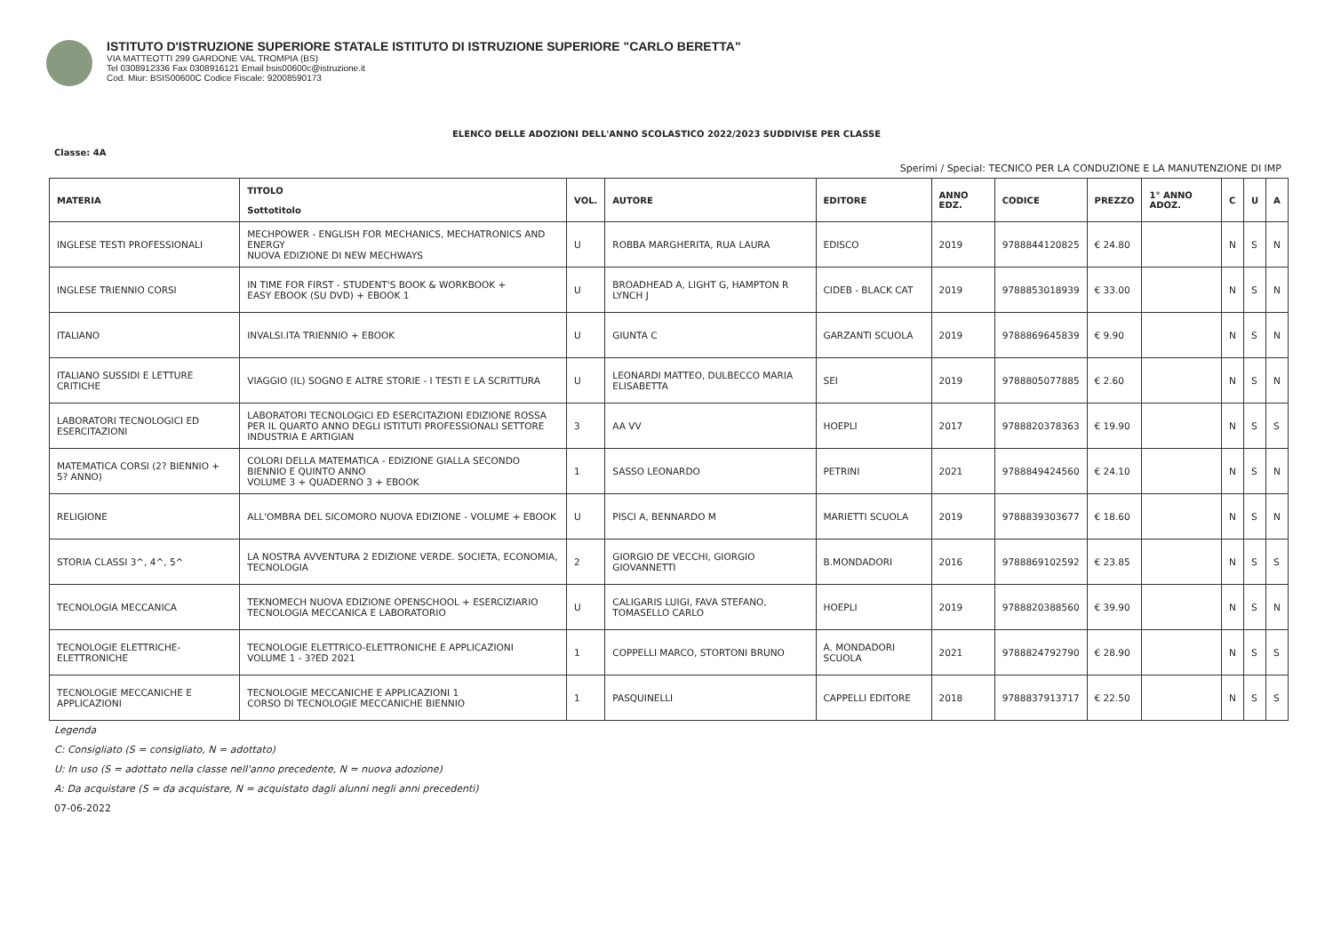ISTITUTO D'ISTRUZIONE SUPERIORE STATALE ISTITUTO DI ISTRUZIONE SUPERIORE "CARLO BERETTA"
VIA MATTEOTTI 299 GARDONE VAL TROMPIA (BS)
Tel 0308912336 Fax 0308916121 Email bsis00600c@istruzione.it
Cod. Miur: BSIS00600C Codice Fiscale: 92008590173
ELENCO DELLE ADOZIONI DELL'ANNO SCOLASTICO 2022/2023 SUDDIVISE PER CLASSE
Classe: 4A
Sperimi / Special: TECNICO PER LA CONDUZIONE E LA MANUTENZIONE DI IMP
| MATERIA | TITOLO Sottotitolo | VOL. | AUTORE | EDITORE | ANNO EDZ. | CODICE | PREZZO | 1° ANNO ADOZ. | C | U | A |
| --- | --- | --- | --- | --- | --- | --- | --- | --- | --- | --- | --- |
| INGLESE TESTI PROFESSIONALI | MECHPOWER - ENGLISH FOR MECHANICS, MECHATRONICS AND ENERGY NUOVA EDIZIONE DI NEW MECHWAYS | U | ROBBA MARGHERITA, RUA LAURA | EDISCO | 2019 | 9788844120825 | € 24.80 | | N | S | N |
| INGLESE TRIENNIO CORSI | IN TIME FOR FIRST - STUDENT'S BOOK & WORKBOOK + EASY EBOOK (SU DVD) + EBOOK 1 | U | BROADHEAD A, LIGHT G, HAMPTON R LYNCH J | CIDEB - BLACK CAT | 2019 | 9788853018939 | € 33.00 | | N | S | N |
| ITALIANO | INVALSI.ITA TRIENNIO + EBOOK | U | GIUNTA C | GARZANTI SCUOLA | 2019 | 9788869645839 | € 9.90 | | N | S | N |
| ITALIANO SUSSIDI E LETTURE CRITICHE | VIAGGIO (IL) SOGNO E ALTRE STORIE - I TESTI E LA SCRITTURA | U | LEONARDI MATTEO, DULBECCO MARIA ELISABETTA | SEI | 2019 | 9788805077885 | € 2.60 | | N | S | N |
| LABORATORI TECNOLOGICI ED ESERCITAZIONI | LABORATORI TECNOLOGICI ED ESERCITAZIONI EDIZIONE ROSSA PER IL QUARTO ANNO DEGLI ISTITUTI PROFESSIONALI SETTORE INDUSTRIA E ARTIGIAN | 3 | AA VV | HOEPLI | 2017 | 9788820378363 | € 19.90 | | N | S | S |
| MATEMATICA CORSI (2? BIENNIO + 5? ANNO) | COLORI DELLA MATEMATICA - EDIZIONE GIALLA SECONDO BIENNIO E QUINTO ANNO VOLUME 3 + QUADERNO 3 + EBOOK | 1 | SASSO LEONARDO | PETRINI | 2021 | 9788849424560 | € 24.10 | | N | S | N |
| RELIGIONE | ALL'OMBRA DEL SICOMORO NUOVA EDIZIONE - VOLUME + EBOOK | U | PISCI A, BENNARDO M | MARIETTI SCUOLA | 2019 | 9788839303677 | € 18.60 | | N | S | N |
| STORIA CLASSI 3^, 4^, 5^ | LA NOSTRA AVVENTURA 2 EDIZIONE VERDE. SOCIETA, ECONOMIA, TECNOLOGIA | 2 | GIORGIO DE VECCHI, GIORGIO GIOVANNETTI | B.MONDADORI | 2016 | 9788869102592 | € 23.85 | | N | S | S |
| TECNOLOGIA MECCANICA | TEKNOMECH NUOVA EDIZIONE OPENSCHOOL + ESERCIZIARIO TECNOLOGIA MECCANICA E LABORATORIO | U | CALIGARIS LUIGI, FAVA STEFANO, TOMASELLO CARLO | HOEPLI | 2019 | 9788820388560 | € 39.90 | | N | S | N |
| TECNOLOGIE ELETTRICHE-ELETTRONICHE | TECNOLOGIE ELETTRICO-ELETTRONICHE E APPLICAZIONI VOLUME 1 - 3?ED 2021 | 1 | COPPELLI MARCO, STORTONI BRUNO | A. MONDADORI SCUOLA | 2021 | 9788824792790 | € 28.90 | | N | S | S |
| TECNOLOGIE MECCANICHE E APPLICAZIONI | TECNOLOGIE MECCANICHE E APPLICAZIONI 1 CORSO DI TECNOLOGIE MECCANICHE BIENNIO | 1 | PASQUINELLI | CAPPELLI EDITORE | 2018 | 9788837913717 | € 22.50 | | N | S | S |
Legenda
C: Consigliato (S = consigliato, N = adottato)
U: In uso (S = adottato nella classe nell'anno precedente, N = nuova adozione)
A: Da acquistare (S = da acquistare, N = acquistato dagli alunni negli anni precedenti)
07-06-2022